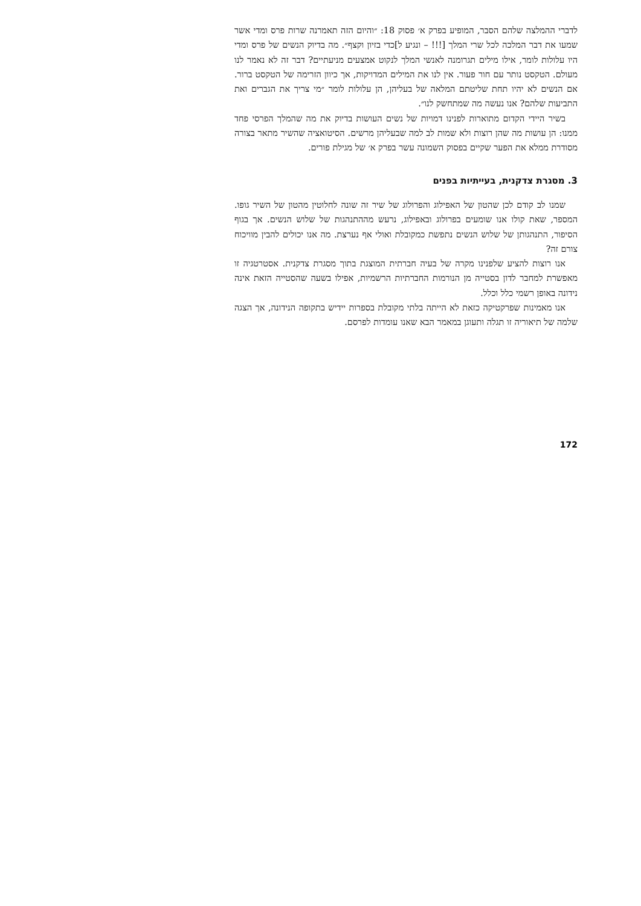לדברי ההמלצה שלהם הסבר, המופיע בפרק א׳ פסוק 18: ״והיום הזה תאמרנה שרות פרס ומדי אשר שמעו את דבר המלכה לכל שרי המלך [!!! – ונגיע ל]כדי בזיון וקצף״. מה בדיוק הנשים של פרס ומדי היו עלולות לומר, אילו מילים תגרומנה לאנשי המלך לנקוט אמצעים מניעתיים? דבר זה לא נאמר לנו מעולם. הטקסט נותר עם חור פעור. אין לנו את המילים המדויקות, אך כיוון הזרימה של הטקסט ברור. אם הנשים לא יהיו תחת שליטתם המלאה של בעליהן, הן עלולות לומר ״מי צריך את הגברים ואת התביעות שלהם? אנו נעשה מה שמתחשק לנו״.
בשיר היידי הקדום מתוארות לפנינו דמויות של נשים העושות בדיוק את מה שהמלך הפרסי פחד ממנו: הן עושות מה שהן רוצות ולא שמות לב למה שבעליהן מרשים. הסיטואציה שהשיר מתאר בצורה מסודרת ממלא את הפער שקיים בפסוק השמונה עשר בפרק א׳ של מגילת פורים.
3. מסגרת צדקנית, בעייתיות בפנים
שמנו לב קודם לכן שהטון של האפילוג והפרולוג של שיר זה שונה לחלוטין מהטון של השיר גופו. המספר, שאת קולו אנו שומעים בפרולוג ובאפילוג, נרעש מההתנהגות של שלוש הנשים. אך בגוף הסיפור, התנהגותן של שלוש הנשים נתפשת כמקובלת ואולי אף נערצת. מה אנו יכולים להבין מוויכוח צורם זה?
אנו רוצות להציע שלפנינו מקרה של בעיה חברתית המוצגת בתוך מסגרת צדקנית. אסטרטגיה זו מאפשרת למחבר לדון בסטייה מן הנורמות החברתיות הרשמיות, אפילו בשעה שהסטייה הזאת אינה נידונה באופן רשמי כלל וכלל.
אנו מאמינות שפרקטיקה כזאת לא הייתה בלתי מקובלת בספרות יידיש בתקופה הנידונה, אך הצגה שלמה של תיאוריה זו תגלה ותעוגן במאמר הבא שאנו עומדות לפרסם.
172